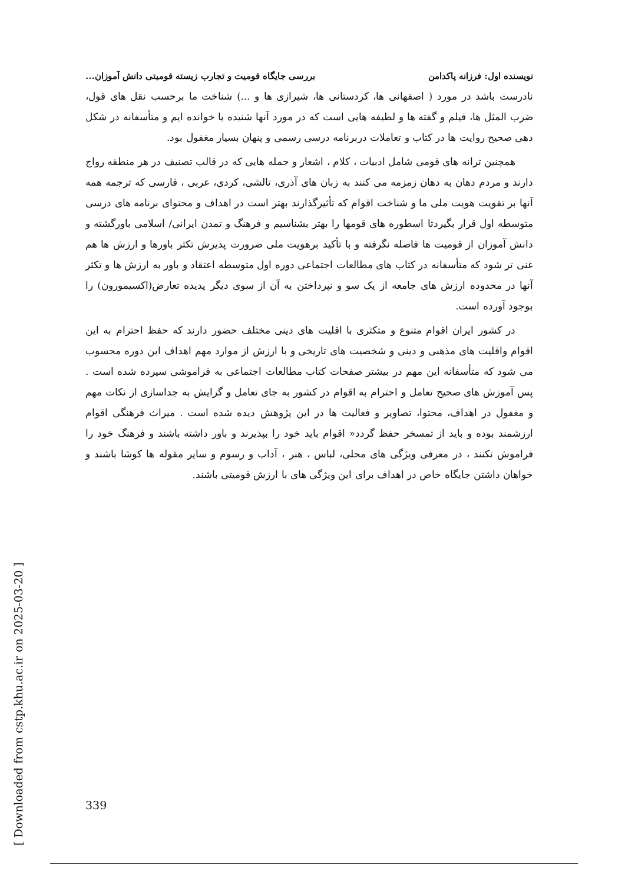نویسنده اول: فرزانه پاکدامن بررسی جایگاه قومیت و تجارب زیسته قومیتی دانش آموزان...
نادرست باشد در مورد ( اصفهانی ها، کردستانی ها، شیرازی ها و ...) شناخت ما برحسب نقل های قول، ضرب المثل ها، فیلم و گفته ها و لطیفه هایی است که در مورد آنها شنیده یا خوانده ایم و متأسفانه در شکل دهی صحیح روایت ها در کتاب و تعاملات دربرنامه درسی رسمی و پنهان بسیار مغفول بود.
همچنین ترانه های قومی شامل ادبیات ، کلام ، اشعار و جمله هایی که در قالب تصنیف در هر منطقه رواج دارند و مردم دهان به دهان زمزمه می کنند به زبان های آذری، تالشی، کردی، عربی ، فارسی که ترجمه همه آنها بر تقویت هویت ملی ما و شناخت اقوام که تأثیرگذارند بهتر است در اهداف و محتوای برنامه های درسی متوسطه اول قرار بگیردتا اسطوره های قومها را بهتر بشناسیم و فرهنگ و تمدن ایرانی/ اسلامی باورگشته و دانش آموزان از قومیت ها فاصله نگرفته و با تأکید برهویت ملی ضرورت پذیرش تکثر باورها و ارزش ها هم غنی تر شود که متأسفانه در کتاب های مطالعات اجتماعی دوره اول متوسطه اعتقاد و باور به ارزش ها و تکثر آنها در محدوده ارزش های جامعه از یک سو و نپرداختن به آن از سوی دیگر پدیده تعارض(اکسیمورون) را بوجود آورده است.
در کشور ایران اقوام متنوع و متکثری با اقلیت های دینی مختلف حضور دارند که حفظ احترام به این اقوام واقلیت های مذهبی و دینی و شخصیت های تاریخی و با ارزش از موارد مهم اهداف این دوره محسوب می شود که متأسفانه این مهم در بیشتر صفحات کتاب مطالعات اجتماعی به فراموشی سپرده شده است . پس آموزش های صحیح تعامل و احترام به اقوام در کشور به جای تعامل و گرایش به جداسازی از نکات مهم و مغفول در اهداف، محتوا، تصاویر و فعالیت ها در این پژوهش دیده شده است . میراث فرهنگی اقوام ارزشمند بوده و باید از تمسخر حفظ گردد« اقوام باید خود را بپذیرند و باور داشته باشند و فرهنگ خود را فراموش نکنند ، در معرفی ویژگی های محلی، لباس ، هنر ، آداب و رسوم و سایر مقوله ها کوشا باشند و خواهان داشتن جایگاه خاص در اهداف برای این ویژگی های با ارزش قومیتی باشند.
[ Downloaded from cstp.khu.ac.ir on 2025-03-20 ]
339